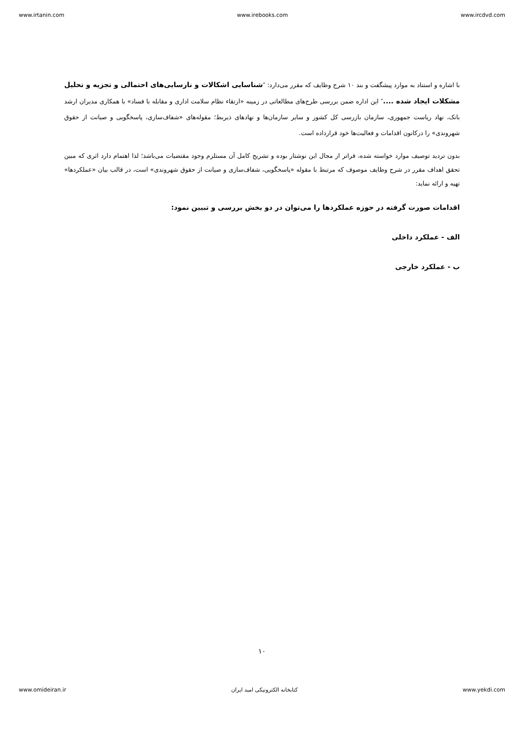www.irtanin.com www.irebooks.com www.ircdvd.com
با اشاره و استناد به موارد پیشگفت و بند ۱۰ شرح وظایف که مقرر می‌دارد: ″شناسایی اشکالات و نارسایی‌های احتمالی و تجزیه و تحلیل مشکلات ایجاد شده ....″ این اداره ضمن بررسی طرح‌های مطالعاتی در زمینه «ارتقاء نظام سلامت اداری و مقابله با فساد» با همکاری مدیران ارشد بانک، نهاد ریاست جمهوری، سازمان بازرسی کل کشور و سایر سازمان‌ها و نهادهای ذیربط؛ مقوله‌های «شفاف‌سازی، پاسخگویی و صیانت از حقوق شهروندی» را درکانون اقدامات و فعالیت‌ها خود قرارداده است.
بدون تردید توصیف موارد خواسته شده، فراتر از مجال این نوشتار بوده و تشریح کامل آن مستلزم وجود مقتضیات می‌باشد؛ لذا اهتمام دارد اثری که مبین تحقق اهداف مقرر در شرح وظایف موصوف که مرتبط با مقوله «پاسخگویی، شفاف‌سازی و صیانت از حقوق شهروندی» است، در قالب بیان «عملکردها» تهیه و ارائه نماید:
اقدامات صورت گرفته در حوزه عملکردها را می‌توان در دو بخش بررسی و تبیین نمود:
الف - عملکرد داخلی
ب - عملکرد خارجی
۱۰
www.omideiran.ir کتابخانه الکترونیکی امید ایران www.yekdi.com